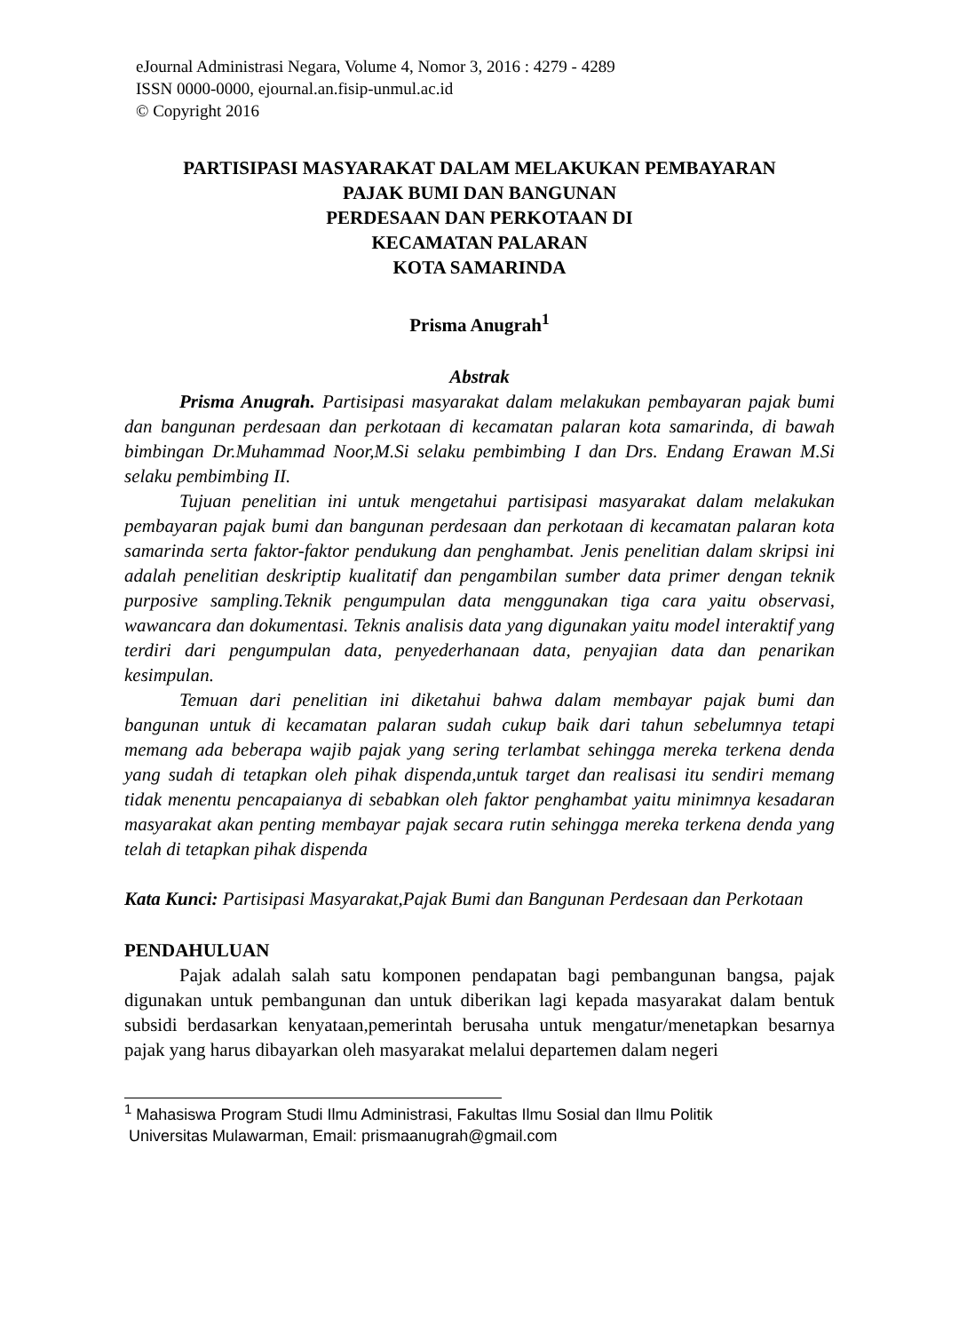eJournal Administrasi Negara, Volume 4, Nomor 3, 2016 : 4279 - 4289
ISSN 0000-0000, ejournal.an.fisip-unmul.ac.id
© Copyright 2016
PARTISIPASI MASYARAKAT DALAM MELAKUKAN PEMBAYARAN
PAJAK BUMI DAN BANGUNAN
PERDESAAN DAN PERKOTAAN DI
KECAMATAN PALARAN
KOTA SAMARINDA
Prisma Anugrah<sup>1</sup>
Abstrak
Prisma Anugrah. Partisipasi masyarakat dalam melakukan pembayaran pajak bumi dan bangunan perdesaan dan perkotaan di kecamatan palaran kota samarinda, di bawah bimbingan Dr.Muhammad Noor,M.Si selaku pembimbing I dan Drs. Endang Erawan M.Si selaku pembimbing II.
Tujuan penelitian ini untuk mengetahui partisipasi masyarakat dalam melakukan pembayaran pajak bumi dan bangunan perdesaan dan perkotaan di kecamatan palaran kota samarinda serta faktor-faktor pendukung dan penghambat. Jenis penelitian dalam skripsi ini adalah penelitian deskriptip kualitatif dan pengambilan sumber data primer dengan teknik purposive sampling.Teknik pengumpulan data menggunakan tiga cara yaitu observasi, wawancara dan dokumentasi. Teknis analisis data yang digunakan yaitu model interaktif yang terdiri dari pengumpulan data, penyederhanaan data, penyajian data dan penarikan kesimpulan.
Temuan dari penelitian ini diketahui bahwa dalam membayar pajak bumi dan bangunan untuk di kecamatan palaran sudah cukup baik dari tahun sebelumnya tetapi memang ada beberapa wajib pajak yang sering terlambat sehingga mereka terkena denda yang sudah di tetapkan oleh pihak dispenda,untuk target dan realisasi itu sendiri memang tidak menentu pencapaianya di sebabkan oleh faktor penghambat yaitu minimnya kesadaran masyarakat akan penting membayar pajak secara rutin sehingga mereka terkena denda yang telah di tetapkan pihak dispenda
Kata Kunci: Partisipasi Masyarakat,Pajak Bumi dan Bangunan Perdesaan dan Perkotaan
PENDAHULUAN
Pajak adalah salah satu komponen pendapatan bagi pembangunan bangsa, pajak digunakan untuk pembangunan dan untuk diberikan lagi kepada masyarakat dalam bentuk subsidi berdasarkan kenyataan,pemerintah berusaha untuk mengatur/menetapkan besarnya pajak yang harus dibayarkan oleh masyarakat melalui departemen dalam negeri
<sup>1</sup> Mahasiswa Program Studi Ilmu Administrasi, Fakultas Ilmu Sosial dan Ilmu Politik
Universitas Mulawarman, Email: prismaanugrah@gmail.com